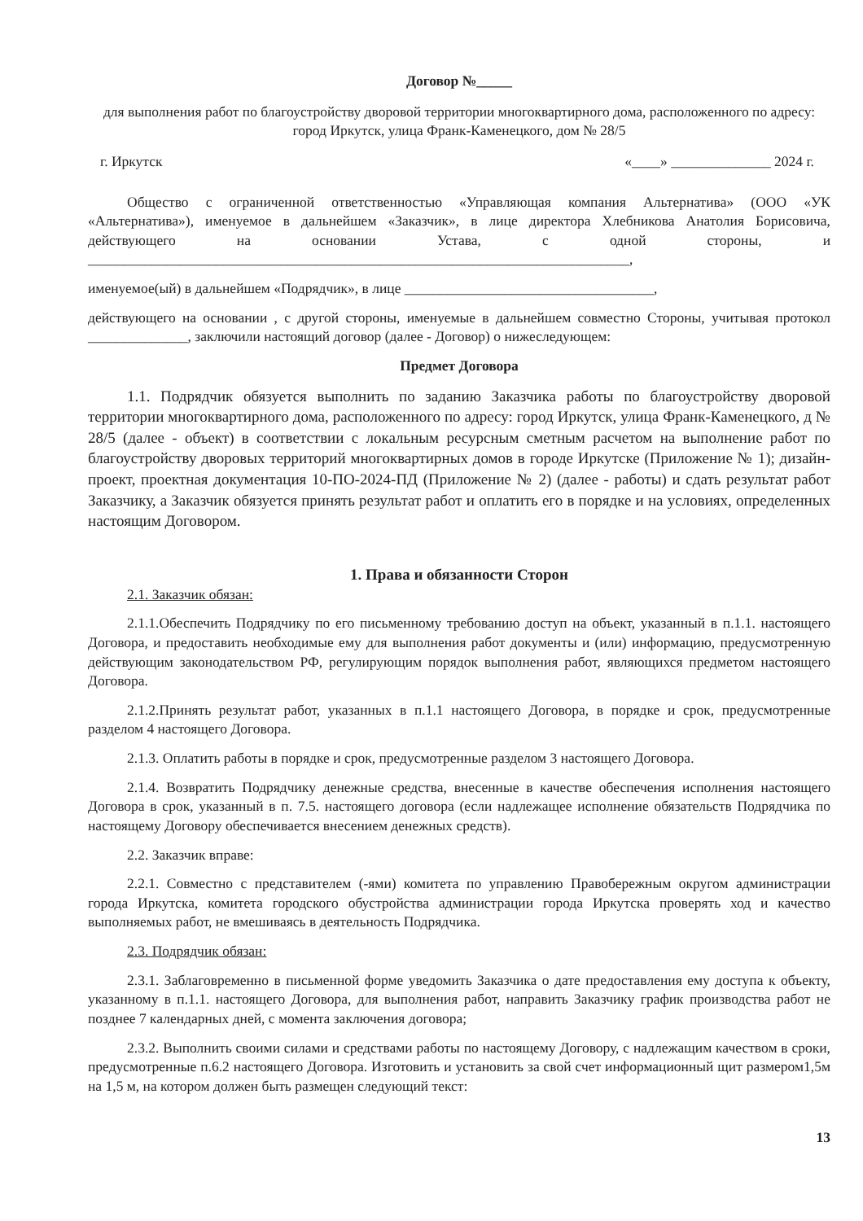Договор №_____
для выполнения работ по благоустройству дворовой территории многоквартирного дома, расположенного по адресу: город Иркутск, улица Франк-Каменецкого, дом № 28/5
г. Иркутск «____» ______________ 2024 г.
Общество с ограниченной ответственностью «Управляющая компания Альтернатива» (ООО «УК «Альтернатива»), именуемое в дальнейшем «Заказчик», в лице директора Хлебникова Анатолия Борисовича, действующего на основании Устава, с одной стороны, и ____________________________________________________________________________,
именуемое(ый) в дальнейшем «Подрядчик», в лице ___________________________________,
действующего на основании , с другой стороны, именуемые в дальнейшем совместно Стороны, учитывая протокол ______________, заключили настоящий договор (далее - Договор) о нижеследующем:
Предмет Договора
1.1. Подрядчик обязуется выполнить по заданию Заказчика работы по благоустройству дворовой территории многоквартирного дома, расположенного по адресу: город Иркутск, улица Франк-Каменецкого, д № 28/5 (далее - объект) в соответствии с локальным ресурсным сметным расчетом на выполнение работ по благоустройству дворовых территорий многоквартирных домов в городе Иркутске (Приложение № 1); дизайн-проект, проектная документация 10-ПО-2024-ПД (Приложение № 2) (далее - работы) и сдать результат работ Заказчику, а Заказчик обязуется принять результат работ и оплатить его в порядке и на условиях, определенных настоящим Договором.
1. Права и обязанности Сторон
2.1. Заказчик обязан:
2.1.1.Обеспечить Подрядчику по его письменному требованию доступ на объект, указанный в п.1.1. настоящего Договора, и предоставить необходимые ему для выполнения работ документы и (или) информацию, предусмотренную действующим законодательством РФ, регулирующим порядок выполнения работ, являющихся предметом настоящего Договора.
2.1.2.Принять результат работ, указанных в п.1.1 настоящего Договора, в порядке и срок, предусмотренные разделом 4 настоящего Договора.
2.1.3. Оплатить работы в порядке и срок, предусмотренные разделом 3 настоящего Договора.
2.1.4. Возвратить Подрядчику денежные средства, внесенные в качестве обеспечения исполнения настоящего Договора в срок, указанный в п. 7.5. настоящего договора (если надлежащее исполнение обязательств Подрядчика по настоящему Договору обеспечивается внесением денежных средств).
2.2. Заказчик вправе:
2.2.1. Совместно с представителем (-ями) комитета по управлению Правобережным округом администрации города Иркутска, комитета городского обустройства администрации города Иркутска проверять ход и качество выполняемых работ, не вмешиваясь в деятельность Подрядчика.
2.3. Подрядчик обязан:
2.3.1. Заблаговременно в письменной форме уведомить Заказчика о дате предоставления ему доступа к объекту, указанному в п.1.1. настоящего Договора, для выполнения работ, направить Заказчику график производства работ не позднее 7 календарных дней, с момента заключения договора;
2.3.2. Выполнить своими силами и средствами работы по настоящему Договору, с надлежащим качеством в сроки, предусмотренные п.6.2 настоящего Договора. Изготовить и установить за свой счет информационный щит размером1,5м на 1,5 м, на котором должен быть размещен следующий текст:
13